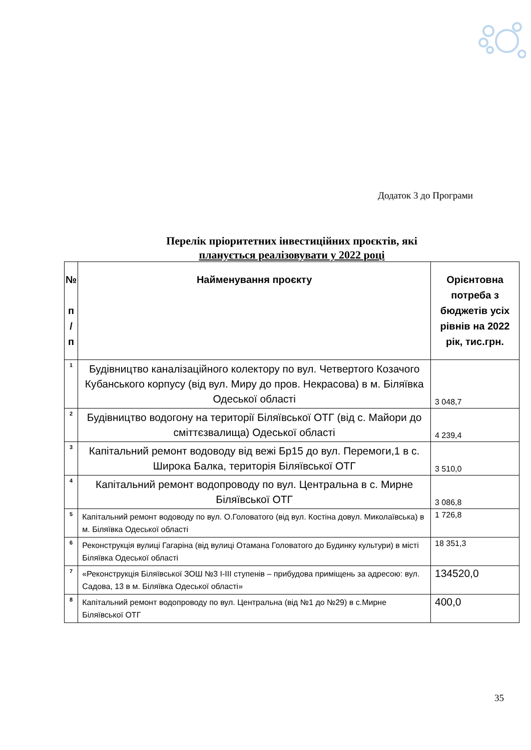Додаток 3 до Програми
Перелік пріоритетних інвестиційних проєктів, які
планується реалізовувати у 2022 році
| № п / п | Найменування проєкту | Орієнтовна потреба з бюджетів усіх рівнів на 2022 рік, тис.грн. |
| --- | --- | --- |
| 1 | Будівництво каналізаційного колектору по вул. Четвертого Козачого Кубанського корпусу (від вул. Миру до пров. Некрасова) в м. Біляївка Одеської області | 3 048,7 |
| 2 | Будівництво водогону на території Біляївської ОТГ (від с. Майори до сміттєзвалища) Одеської області | 4 239,4 |
| 3 | Капітальний ремонт водоводу від вежі Бр15 до вул. Перемоги,1 в с. Широка Балка, територія Біляївської ОТГ | 3 510,0 |
| 4 | Капітальний ремонт водопроводу по вул. Центральна в с. Мирне Біляївської ОТГ | 3 086,8 |
| 5 | Капітальний ремонт водоводу по вул. О.Головатого (від вул. Костіна довул. Миколаївська) в м. Біляївка Одеської області | 1 726,8 |
| 6 | Реконструкція вулиці Гагаріна (від вулиці Отамана Головатого до Будинку культури) в місті Біляївка Одеської області | 18 351,3 |
| 7 | «Реконструкція Біляївської ЗОШ №3 І-ІІІ ступенів – прибудова приміщень за адресою: вул. Садова, 13 в м. Біляївка Одеської області» | 134520,0 |
| 8 | Капітальний ремонт водопроводу по вул. Центральна (від №1 до №29) в с.Мирне Біляївської ОТГ | 400,0 |
35